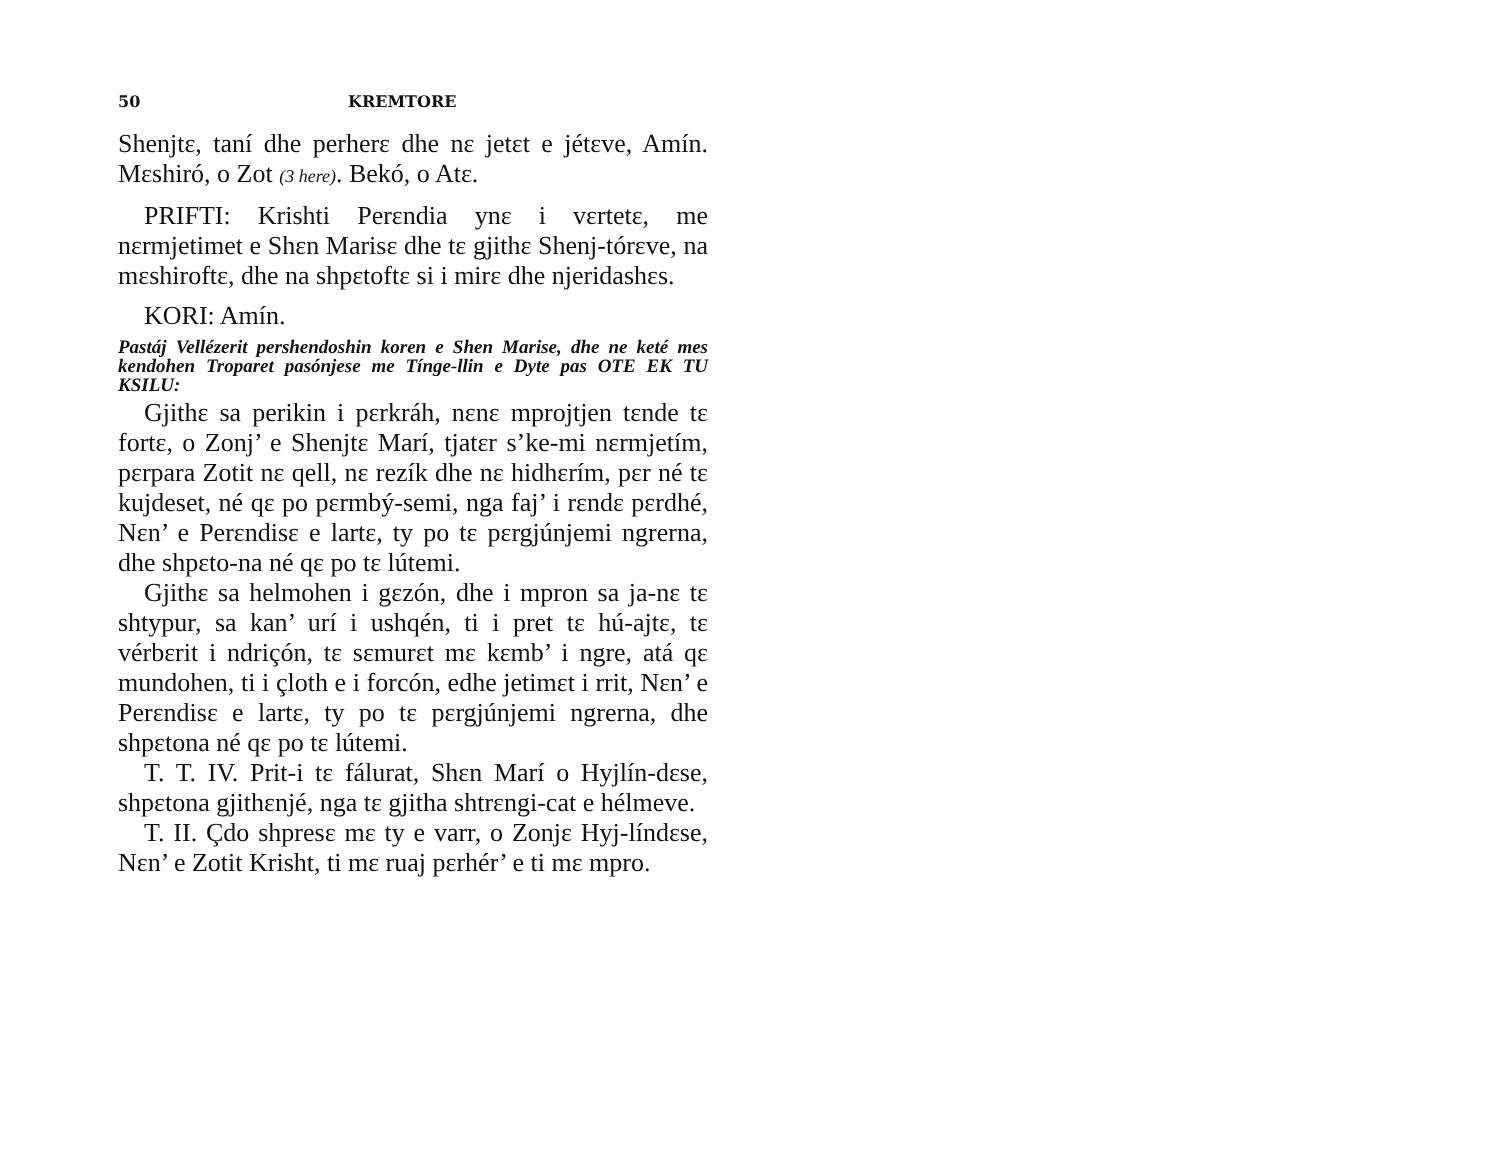50 KREMTORE
Shenjtε, taní dhe perherε dhe nε jetεt e jétεve, Amín. Mεshiró, o Zot (3 here). Bekó, o Atε.
PRIFTI: Krishti Perεndia ynε i vεrtetε, me nεrmjetimet e Shεn Marisε dhe tε gjithε Shenj-tórεve, na mεshiroftε, dhe na shpεtoftε si i mirε dhe njeridashεs.
KORI: Amín.
Pastáj Vellézerit pershendoshin koren e Shen Marise, dhe ne keté mes kendohen Troparet pasónjese me Tínge-llin e Dyte pas OTE EK TU KSILU:
Gjithε sa perikin i pεrkráh, nεnε mprojtjen tεnde tε fortε, o Zonj’ e Shenjtε Marí, tjatεr s’ke-mi nεrmjetím, pεrpara Zotit nε qell, nε rezík dhe nε hidhεrím, pεr né tε kujdeset, né qε po pεrmbý-semi, nga faj’ i rεndε pεrdhé, Nεn’ e Perεndisε e lartε, ty po tε pεrgjúnjemi ngrerna, dhe shpεto-na né qε po tε lútemi.
Gjithε sa helmohen i gεzón, dhe i mpron sa ja-nε tε shtypur, sa kan’ urí i ushqén, ti i pret tε hú-ajtε, tε vérbεrit i ndriçón, tε sεmurεt mε kεmb’ i ngre, atá qε mundohen, ti i çloth e i forcón, edhe jetimεt i rrit, Nεn’ e Perεndisε e lartε, ty po tε pεrgjúnjemi ngrerna, dhe shpεtona né qε po tε lútemi.
T. T. IV. Prit-i tε fálurat, Shεn Marí o Hyjlín-dεse, shpεtona gjithεnjé, nga tε gjitha shtrεngi-cat e hélmeve.
T. II. Çdo shpresε mε ty e varr, o Zonjε Hyj-líndεse, Nεn’ e Zotit Krisht, ti mε ruaj pεrhér’ e ti mε mpro.